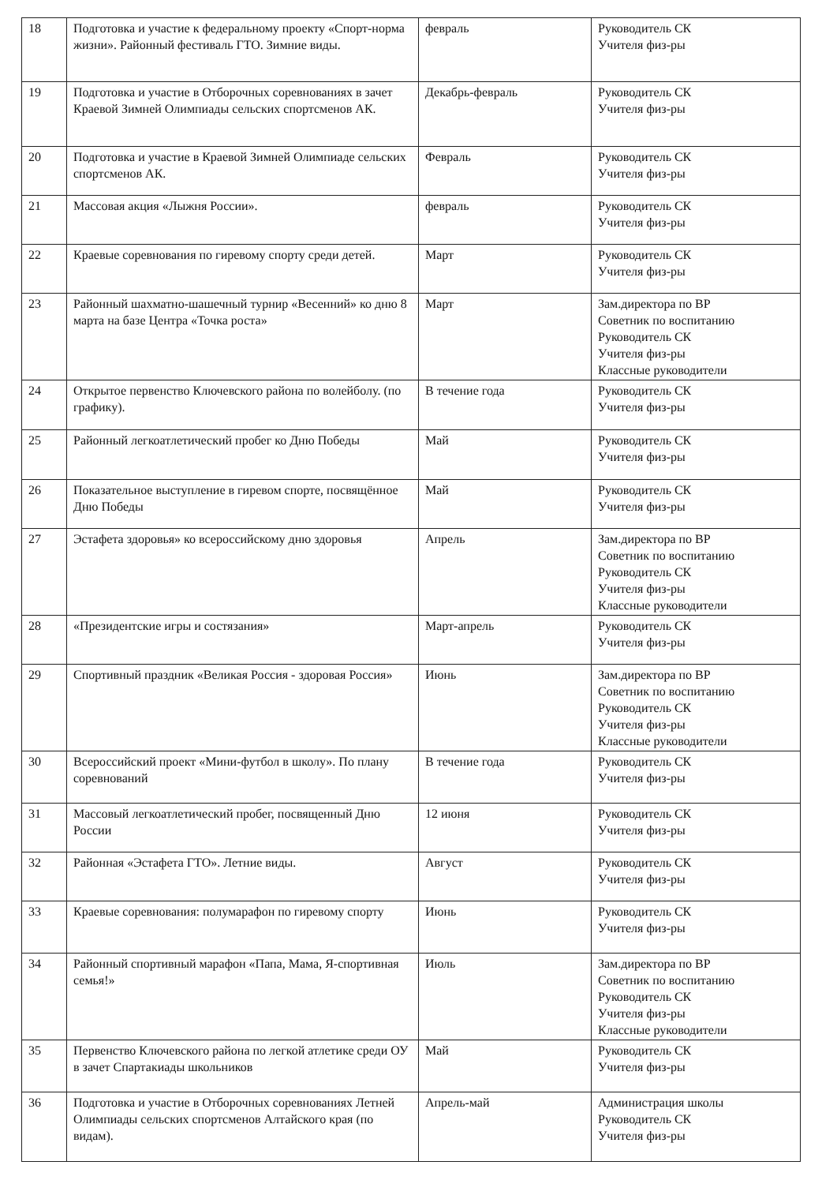| 18 | Подготовка и участие к федеральному проекту «Спорт-норма жизни». Районный фестиваль ГТО. Зимние виды. | февраль | Руководитель СК Учителя физ-ры |
| 19 | Подготовка и участие в Отборочных соревнованиях в зачет Краевой Зимней Олимпиады сельских спортсменов АК. | Декабрь-февраль | Руководитель СК Учителя физ-ры |
| 20 | Подготовка и участие в Краевой Зимней Олимпиаде сельских спортсменов АК. | Февраль | Руководитель СК Учителя физ-ры |
| 21 | Массовая акция «Лыжня России». | февраль | Руководитель СК Учителя физ-ры |
| 22 | Краевые соревнования по гиревому спорту среди детей. | Март | Руководитель СК Учителя физ-ры |
| 23 | Районный шахматно-шашечный турнир «Весенний» ко дню 8 марта на базе Центра «Точка роста» | Март | Зам.директора по ВР Советник по воспитанию Руководитель СК Учителя физ-ры Классные руководители |
| 24 | Открытое первенство Ключевского района по волейболу. (по графику). | В течение года | Руководитель СК Учителя физ-ры |
| 25 | Районный легкоатлетический пробег ко Дню Победы | Май | Руководитель СК Учителя физ-ры |
| 26 | Показательное выступление в гиревом спорте, посвящённое Дню Победы | Май | Руководитель СК Учителя физ-ры |
| 27 | Эстафета здоровья» ко всероссийскому дню здоровья | Апрель | Зам.директора по ВР Советник по воспитанию Руководитель СК Учителя физ-ры Классные руководители |
| 28 | «Президентские игры и состязания» | Март-апрель | Руководитель СК Учителя физ-ры |
| 29 | Спортивный праздник «Великая Россия - здоровая Россия» | Июнь | Зам.директора по ВР Советник по воспитанию Руководитель СК Учителя физ-ры Классные руководители |
| 30 | Всероссийский проект «Мини-футбол в школу». По плану соревнований | В течение года | Руководитель СК Учителя физ-ры |
| 31 | Массовый легкоатлетический пробег, посвященный Дню России | 12 июня | Руководитель СК Учителя физ-ры |
| 32 | Районная «Эстафета ГТО». Летние виды. | Август | Руководитель СК Учителя физ-ры |
| 33 | Краевые соревнования: полумарафон по гиревому спорту | Июнь | Руководитель СК Учителя физ-ры |
| 34 | Районный спортивный марафон «Папа, Мама, Я-спортивная семья!» | Июль | Зам.директора по ВР Советник по воспитанию Руководитель СК Учителя физ-ры Классные руководители |
| 35 | Первенство Ключевского района по легкой атлетике среди ОУ в зачет Спартакиады школьников | Май | Руководитель СК Учителя физ-ры |
| 36 | Подготовка и участие в Отборочных соревнованиях Летней Олимпиады сельских спортсменов Алтайского края (по видам). | Апрель-май | Администрация школы Руководитель СК Учителя физ-ры |